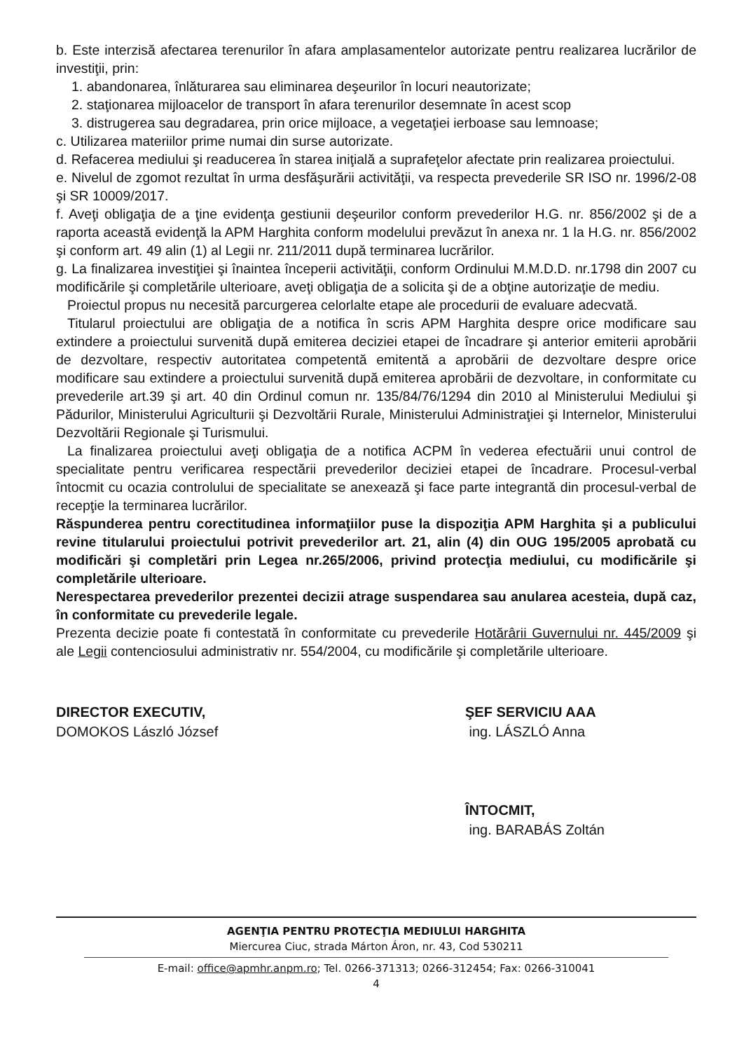b. Este interzisă afectarea terenurilor în afara amplasamentelor autorizate pentru realizarea lucrărilor de investiţii, prin:
1. abandonarea, înlăturarea sau eliminarea deşeurilor în locuri neautorizate;
2. staţionarea mijloacelor de transport în afara terenurilor desemnate în acest scop
3. distrugerea sau degradarea, prin orice mijloace, a vegetaţiei ierboase sau lemnoase;
c. Utilizarea materiilor prime numai din surse autorizate.
d. Refacerea mediului şi readucerea în starea iniţială a suprafeţelor afectate prin realizarea proiectului.
e. Nivelul de zgomot rezultat în urma desfăşurării activităţii, va respecta prevederile SR ISO nr. 1996/2-08 şi SR 10009/2017.
f. Aveţi obligaţia de a ţine evidenţa gestiunii deşeurilor conform prevederilor H.G. nr. 856/2002 şi de a raporta această evidenţă la APM Harghita conform modelului prevăzut în anexa nr. 1 la H.G. nr. 856/2002 şi conform art. 49 alin (1) al Legii nr. 211/2011 după terminarea lucrărilor.
g. La finalizarea investiţiei şi înaintea începerii activităţii, conform Ordinului M.M.D.D. nr.1798 din 2007 cu modificările şi completările ulterioare, aveţi obligaţia de a solicita şi de a obţine autorizaţie de mediu.
Proiectul propus nu necesită parcurgerea celorlalte etape ale procedurii de evaluare adecvată.
Titularul proiectului are obligaţia de a notifica în scris APM Harghita despre orice modificare sau extindere a proiectului survenită după emiterea deciziei etapei de încadrare şi anterior emiterii aprobării de dezvoltare, respectiv autoritatea competentă emitentă a aprobării de dezvoltare despre orice modificare sau extindere a proiectului survenită după emiterea aprobării de dezvoltare, in conformitate cu prevederile art.39 şi art. 40 din Ordinul comun nr. 135/84/76/1294 din 2010 al Ministerului Mediului şi Pădurilor, Ministerului Agriculturii şi Dezvoltării Rurale, Ministerului Administraţiei şi Internelor, Ministerului Dezvoltării Regionale şi Turismului.
La finalizarea proiectului aveţi obligaţia de a notifica ACPM în vederea efectuării unui control de specialitate pentru verificarea respectării prevederilor deciziei etapei de încadrare. Procesul-verbal întocmit cu ocazia controlului de specialitate se anexează şi face parte integrantă din procesul-verbal de recepţie la terminarea lucrărilor.
Răspunderea pentru corectitudinea informaţiilor puse la dispoziţia APM Harghita şi a publicului revine titularului proiectului potrivit prevederilor art. 21, alin (4) din OUG 195/2005 aprobată cu modificări şi completări prin Legea nr.265/2006, privind protecţia mediului, cu modificările şi completările ulterioare.
Nerespectarea prevederilor prezentei decizii atrage suspendarea sau anularea acesteia, după caz, în conformitate cu prevederile legale.
Prezenta decizie poate fi contestată în conformitate cu prevederile Hotărârii Guvernului nr. 445/2009 şi ale Legii contenciosului administrativ nr. 554/2004, cu modificările şi completările ulterioare.
DIRECTOR EXECUTIV,
DOMOKOS László József
ŞEF SERVICIU AAA
ing. LÁSZLÓ Anna
ÎNTOCMIT,
ing. BARABÁS Zoltán
AGENŢIA PENTRU PROTECŢIA MEDIULUI HARGHITA
Miercurea Ciuc, strada Márton Áron, nr. 43, Cod 530211
E-mail: office@apmhr.anpm.ro; Tel. 0266-371313; 0266-312454; Fax: 0266-310041
4